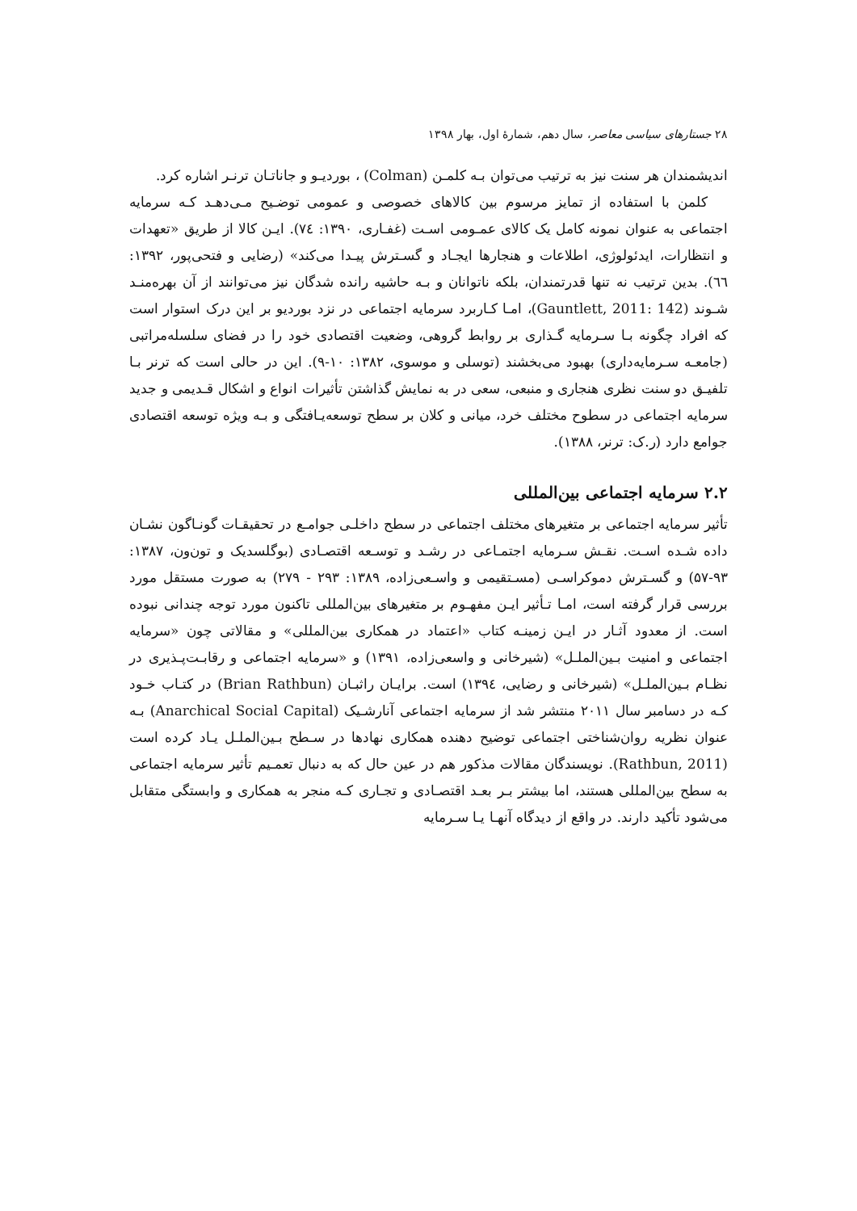۲۸ جستارهای سیاسی معاصر، سال دهم، شمارهٔ اول، بهار ۱۳۹۸
اندیشمندان هر سنت نیز به ترتیب می‌توان بـه کلمـن (Colman) ، بوردیـو و جاناتـان ترنـر اشاره کرد.
کلمن با استفاده از تمایز مرسوم بین کالاهای خصوصی و عمومی توضـیح مـی‌دهـد کـه سرمایه اجتماعی به عنوان نمونه کامل یک کالای عمـومی اسـت (غفـاری، ۱۳۹۰: ۷٤). ایـن کالا از طریق «تعهدات و انتظارات، ایدئولوژی، اطلاعات و هنجارها ایجـاد و گسـترش پیـدا می‌کند» (رضایی و فتحی‌پور، ۱۳۹۲: ٦٦). بدین ترتیب نه تنها قدرتمندان، بلکه ناتوانان و بـه حاشیه رانده شدگان نیز می‌توانند از آن بهره‌منـد شـوند (Gauntlett, 2011: 142)، امـا کـاربرد سرمایه اجتماعی در نزد بوردیو بر این درک استوار است که افراد چگونه بـا سـرمایه گـذاری بر روابط گروهی، وضعیت اقتصادی خود را در فضای سلسله‌مراتبی (جامعـه سـرمایه‌داری) بهبود می‌بخشند (توسلی و موسوی، ۱۳۸۲: ۱۰-۹). این در حالی است که ترنر بـا تلفیـق دو سنت نظری هنجاری و منبعی، سعی در به نمایش گذاشتن تأثیرات انواع و اشکال قـدیمی و جدید سرمایه اجتماعی در سطوح مختلف خرد، میانی و کلان بر سطح توسعه‌یـافتگی و بـه ویژه توسعه اقتصادی جوامع دارد (ر.ک: ترنر، ۱۳۸۸).
۲.۲ سرمایه اجتماعی بین‌المللی
تأثیر سرمایه اجتماعی بر متغیرهای مختلف اجتماعی در سطح داخلـی جوامـع در تحقیقـات گونـاگون نشـان داده شـده اسـت. نقـش سـرمایه اجتمـاعی در رشـد و توسـعه اقتصـادی (بوگلسدیک و تون‌ون، ۱۳۸۷: ۹۳-۵۷) و گسـترش دموکراسـی (مسـتقیمی و واسـعی‌زاده، ۱۳۸۹: ۲۹۳ - ۲۷۹) به صورت مستقل مورد بررسی قرار گرفته است، امـا تـأثیر ایـن مفهـوم بر متغیرهای بین‌المللی تاکنون مورد توجه چندانی نبوده است. از معدود آثـار در ایـن زمینـه کتاب «اعتماد در همکاری بین‌المللی» و مقالاتی چون «سرمایه اجتماعی و امنیت بـین‌الملـل» (شیرخانی و واسعی‌زاده، ۱۳۹۱) و «سرمایه اجتماعی و رقابـت‌پـذیری در نظـام بـین‌الملـل» (شیرخانی و رضایی، ۱۳۹٤) است. برایـان راثبـان (Brian Rathbun) در کتـاب خـود کـه در دسامبر سال ۲۰۱۱ منتشر شد از سرمایه اجتماعی آنارشـیک (Anarchical Social Capital) بـه عنوان نظریه روان‌شناختی اجتماعی توضیح دهنده همکاری نهادها در سـطح بـین‌الملـل یـاد کرده است (Rathbun, 2011). نویسندگان مقالات مذکور هم در عین حال که به دنبال تعمـیم تأثیر سرمایه اجتماعی به سطح بین‌المللی هستند، اما بیشتر بـر بعـد اقتصـادی و تجـاری کـه منجر به همکاری و وابستگی متقابل می‌شود تأکید دارند. در واقع از دیدگاه آنهـا یـا سـرمایه